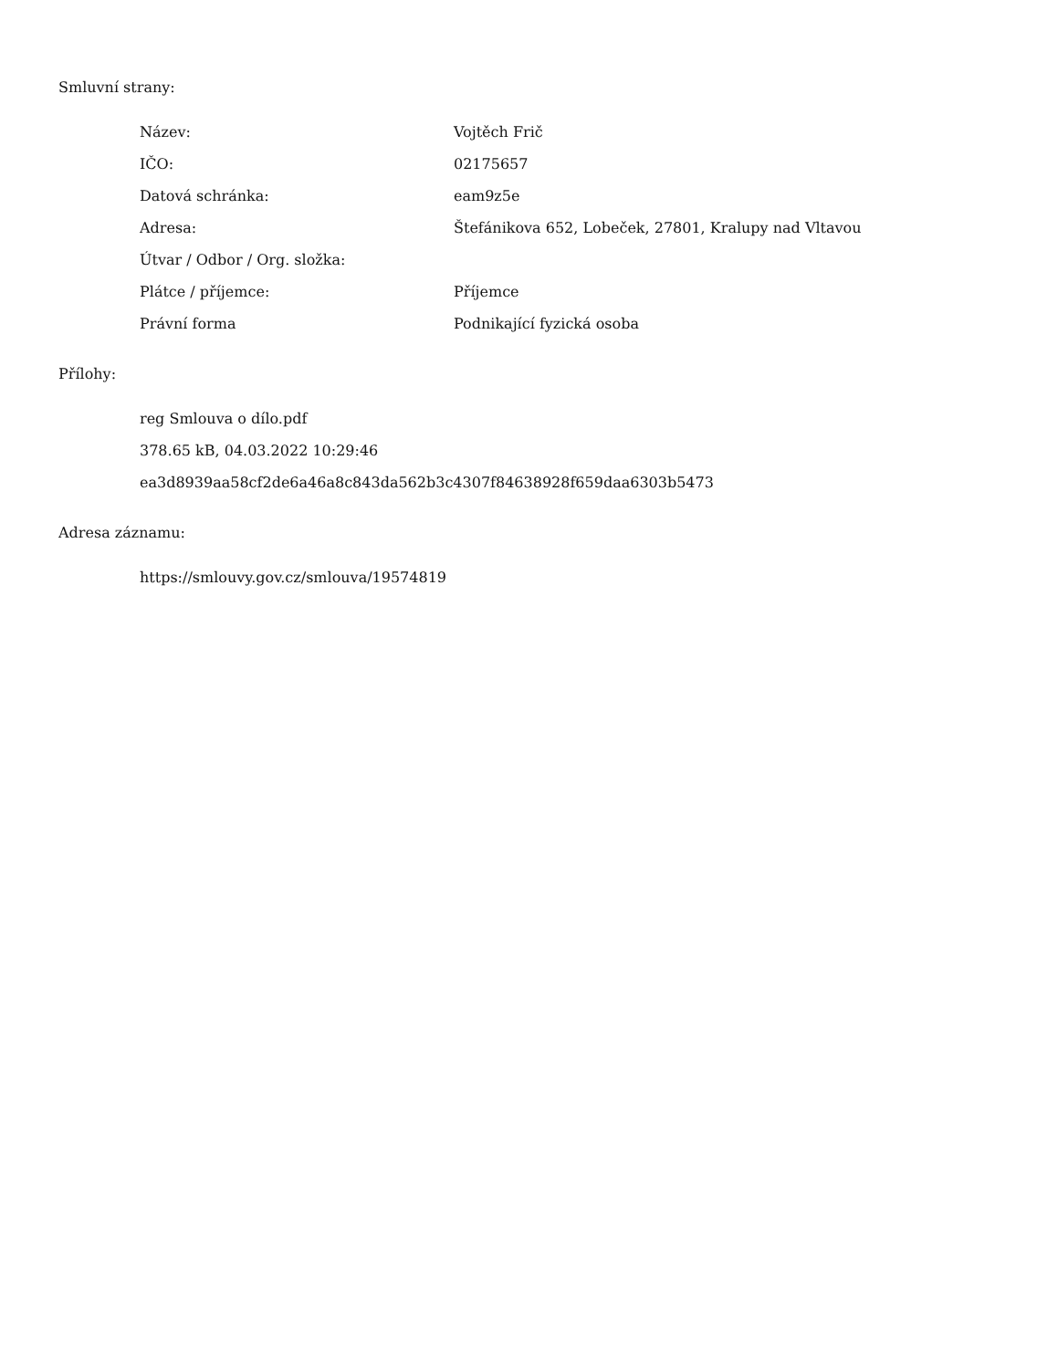Smluvní strany:
| Název: | Vojtěch Frič |
| IČO: | 02175657 |
| Datová schránka: | eam9z5e |
| Adresa: | Štefánikova 652, Lobeček, 27801, Kralupy nad Vltavou |
| Útvar / Odbor / Org. složka: | |
| Plátce / příjemce: | Příjemce |
| Právní forma | Podnikající fyzická osoba |
Přílohy:
reg Smlouva o dílo.pdf
378.65 kB, 04.03.2022 10:29:46
ea3d8939aa58cf2de6a46a8c843da562b3c4307f84638928f659daa6303b5473
Adresa záznamu:
https://smlouvy.gov.cz/smlouva/19574819